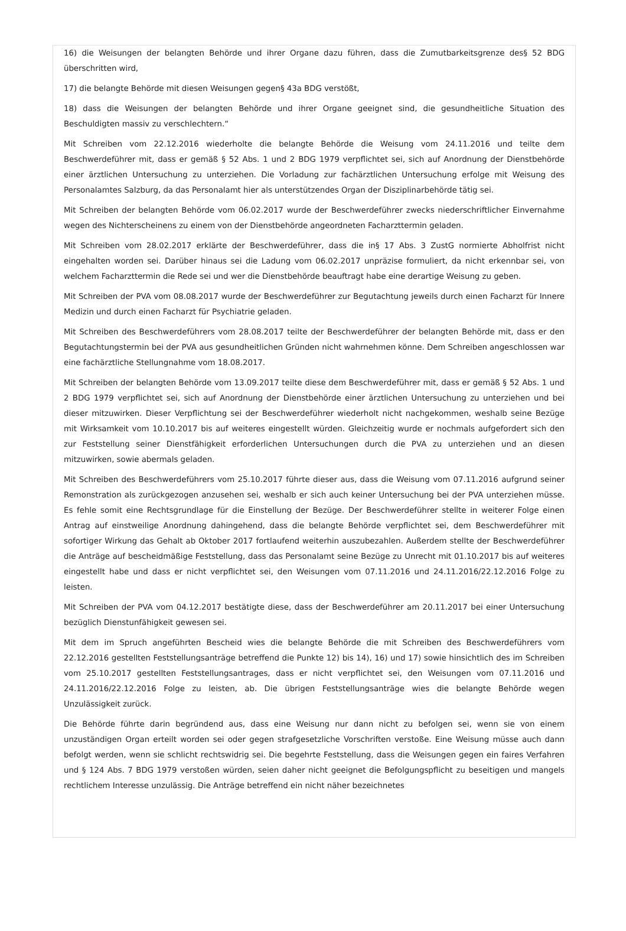16) die Weisungen der belangten Behörde und ihrer Organe dazu führen, dass die Zumutbarkeitsgrenze des§ 52 BDG überschritten wird,
17) die belangte Behörde mit diesen Weisungen gegen§ 43a BDG verstößt,
18) dass die Weisungen der belangten Behörde und ihrer Organe geeignet sind, die gesundheitliche Situation des Beschuldigten massiv zu verschlechtern.“
Mit Schreiben vom 22.12.2016 wiederholte die belangte Behörde die Weisung vom 24.11.2016 und teilte dem Beschwerdeführer mit, dass er gemäß § 52 Abs. 1 und 2 BDG 1979 verpflichtet sei, sich auf Anordnung der Dienstbehörde einer ärztlichen Untersuchung zu unterziehen. Die Vorladung zur fachärztlichen Untersuchung erfolge mit Weisung des Personalamtes Salzburg, da das Personalamt hier als unterstützendes Organ der Disziplinarbehörde tätig sei.
Mit Schreiben der belangten Behörde vom 06.02.2017 wurde der Beschwerdeführer zwecks niederschriftlicher Einvernahme wegen des Nichterscheinens zu einem von der Dienstbehörde angeordneten Facharzttermin geladen.
Mit Schreiben vom 28.02.2017 erklärte der Beschwerdeführer, dass die in§ 17 Abs. 3 ZustG normierte Abholfrist nicht eingehalten worden sei. Darüber hinaus sei die Ladung vom 06.02.2017 unpräzise formuliert, da nicht erkennbar sei, von welchem Facharzttermin die Rede sei und wer die Dienstbehörde beauftragt habe eine derartige Weisung zu geben.
Mit Schreiben der PVA vom 08.08.2017 wurde der Beschwerdeführer zur Begutachtung jeweils durch einen Facharzt für Innere Medizin und durch einen Facharzt für Psychiatrie geladen.
Mit Schreiben des Beschwerdeführers vom 28.08.2017 teilte der Beschwerdeführer der belangten Behörde mit, dass er den Begutachtungstermin bei der PVA aus gesundheitlichen Gründen nicht wahrnehmen könne. Dem Schreiben angeschlossen war eine fachärztliche Stellungnahme vom 18.08.2017.
Mit Schreiben der belangten Behörde vom 13.09.2017 teilte diese dem Beschwerdeführer mit, dass er gemäß § 52 Abs. 1 und 2 BDG 1979 verpflichtet sei, sich auf Anordnung der Dienstbehörde einer ärztlichen Untersuchung zu unterziehen und bei dieser mitzuwirken. Dieser Verpflichtung sei der Beschwerdeführer wiederholt nicht nachgekommen, weshalb seine Bezüge mit Wirksamkeit vom 10.10.2017 bis auf weiteres eingestellt würden. Gleichzeitig wurde er nochmals aufgefordert sich den zur Feststellung seiner Dienstfähigkeit erforderlichen Untersuchungen durch die PVA zu unterziehen und an diesen mitzuwirken, sowie abermals geladen.
Mit Schreiben des Beschwerdeführers vom 25.10.2017 führte dieser aus, dass die Weisung vom 07.11.2016 aufgrund seiner Remonstration als zurückgezogen anzusehen sei, weshalb er sich auch keiner Untersuchung bei der PVA unterziehen müsse. Es fehle somit eine Rechtsgrundlage für die Einstellung der Bezüge. Der Beschwerdeführer stellte in weiterer Folge einen Antrag auf einstweilige Anordnung dahingehend, dass die belangte Behörde verpflichtet sei, dem Beschwerdeführer mit sofortiger Wirkung das Gehalt ab Oktober 2017 fortlaufend weiterhin auszubezahlen. Außerdem stellte der Beschwerdeführer die Anträge auf bescheidmäßige Feststellung, dass das Personalamt seine Bezüge zu Unrecht mit 01.10.2017 bis auf weiteres eingestellt habe und dass er nicht verpflichtet sei, den Weisungen vom 07.11.2016 und 24.11.2016/22.12.2016 Folge zu leisten.
Mit Schreiben der PVA vom 04.12.2017 bestätigte diese, dass der Beschwerdeführer am 20.11.2017 bei einer Untersuchung bezüglich Dienstunfähigkeit gewesen sei.
Mit dem im Spruch angeführten Bescheid wies die belangte Behörde die mit Schreiben des Beschwerdeführers vom 22.12.2016 gestellten Feststellungsanträge betreffend die Punkte 12) bis 14), 16) und 17) sowie hinsichtlich des im Schreiben vom 25.10.2017 gestellten Feststellungsantrages, dass er nicht verpflichtet sei, den Weisungen vom 07.11.2016 und 24.11.2016/22.12.2016 Folge zu leisten, ab. Die übrigen Feststellungsanträge wies die belangte Behörde wegen Unzulässigkeit zurück.
Die Behörde führte darin begründend aus, dass eine Weisung nur dann nicht zu befolgen sei, wenn sie von einem unzuständigen Organ erteilt worden sei oder gegen strafgesetzliche Vorschriften verstoße. Eine Weisung müsse auch dann befolgt werden, wenn sie schlicht rechtswidrig sei. Die begehrte Feststellung, dass die Weisungen gegen ein faires Verfahren und § 124 Abs. 7 BDG 1979 verstoßen würden, seien daher nicht geeignet die Befolgungspflicht zu beseitigen und mangels rechtlichem Interesse unzulässig. Die Anträge betreffend ein nicht näher bezeichnetes